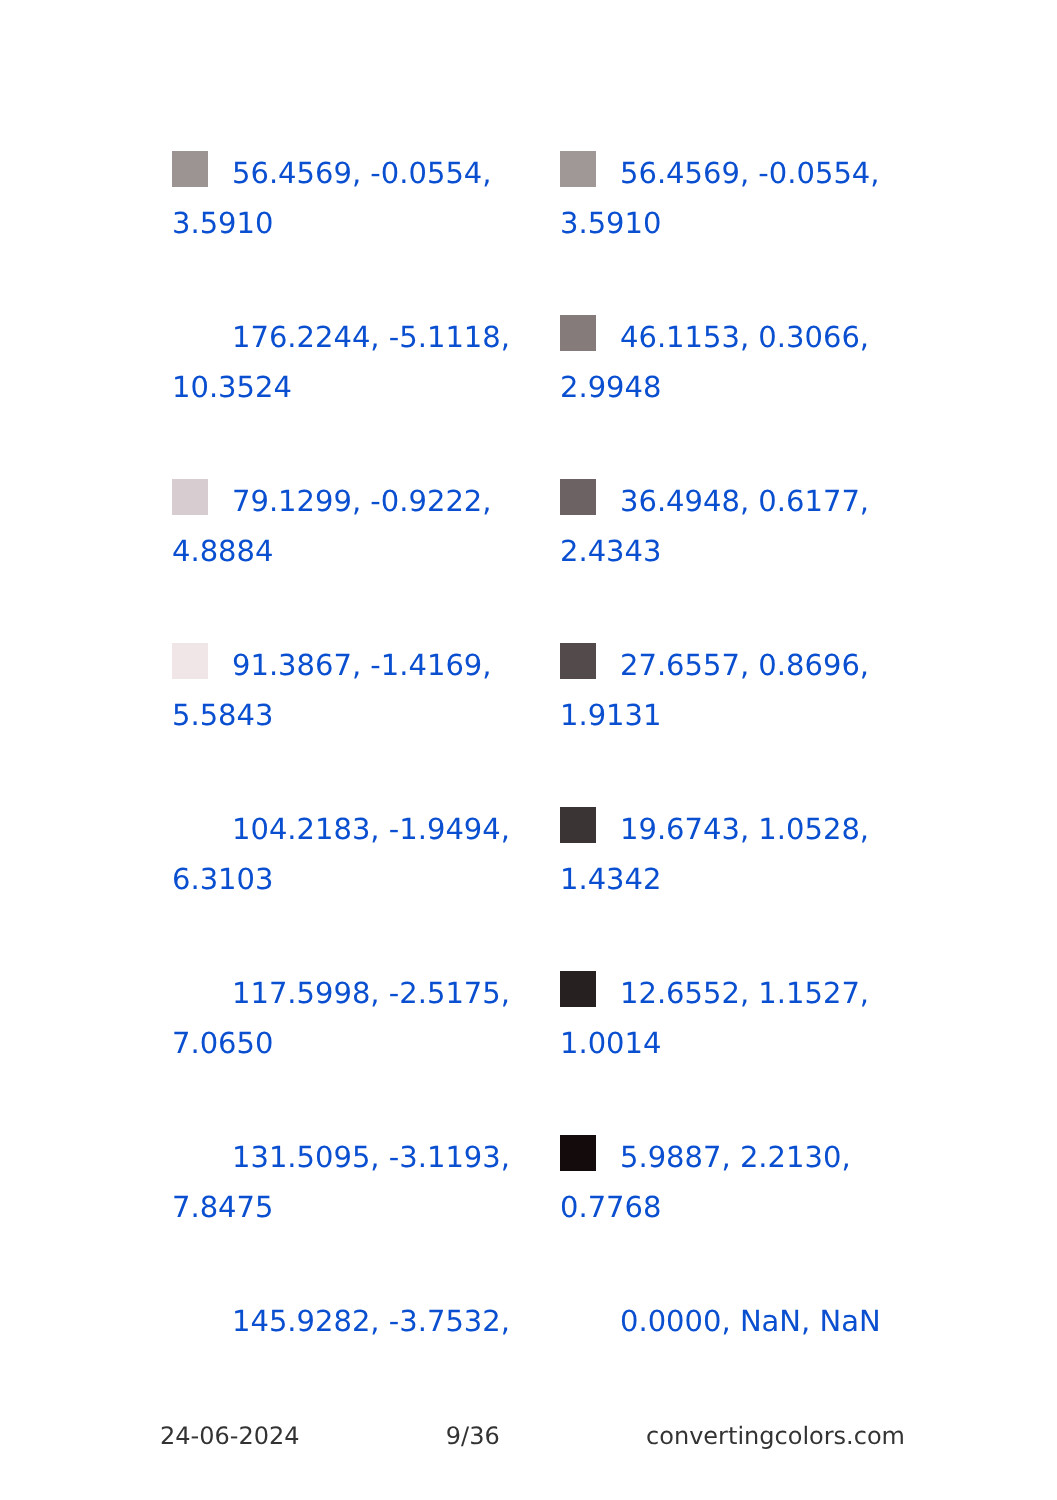56.4569, -0.0554, 3.5910
56.4569, -0.0554, 3.5910
176.2244, -5.1118, 10.3524
46.1153, 0.3066, 2.9948
79.1299, -0.9222, 4.8884
36.4948, 0.6177, 2.4343
91.3867, -1.4169, 5.5843
27.6557, 0.8696, 1.9131
104.2183, -1.9494, 6.3103
19.6743, 1.0528, 1.4342
117.5998, -2.5175, 7.0650
12.6552, 1.1527, 1.0014
131.5095, -3.1193, 7.8475
5.9887, 2.2130, 0.7768
145.9282, -3.7532,
0.0000, NaN, NaN
24-06-2024 9/36 convertingcolors.com